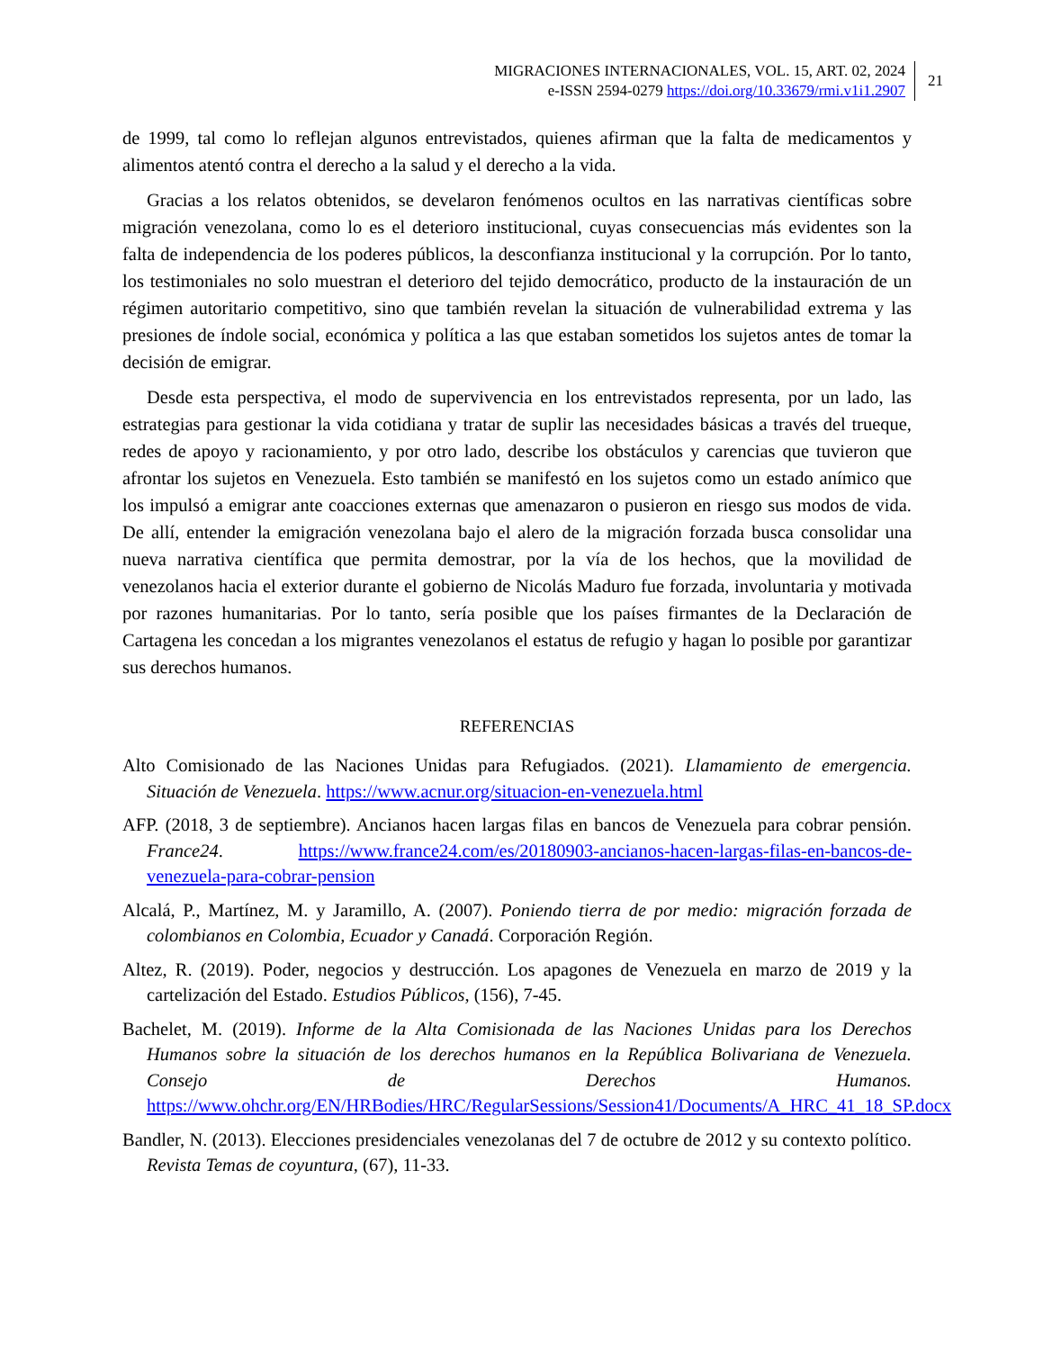MIGRACIONES INTERNACIONALES, VOL. 15, ART. 02, 2024
e-ISSN 2594-0279 https://doi.org/10.33679/rmi.v1i1.2907
21
de 1999, tal como lo reflejan algunos entrevistados, quienes afirman que la falta de medicamentos y alimentos atentó contra el derecho a la salud y el derecho a la vida.
Gracias a los relatos obtenidos, se develaron fenómenos ocultos en las narrativas científicas sobre migración venezolana, como lo es el deterioro institucional, cuyas consecuencias más evidentes son la falta de independencia de los poderes públicos, la desconfianza institucional y la corrupción. Por lo tanto, los testimoniales no solo muestran el deterioro del tejido democrático, producto de la instauración de un régimen autoritario competitivo, sino que también revelan la situación de vulnerabilidad extrema y las presiones de índole social, económica y política a las que estaban sometidos los sujetos antes de tomar la decisión de emigrar.
Desde esta perspectiva, el modo de supervivencia en los entrevistados representa, por un lado, las estrategias para gestionar la vida cotidiana y tratar de suplir las necesidades básicas a través del trueque, redes de apoyo y racionamiento, y por otro lado, describe los obstáculos y carencias que tuvieron que afrontar los sujetos en Venezuela. Esto también se manifestó en los sujetos como un estado anímico que los impulsó a emigrar ante coacciones externas que amenazaron o pusieron en riesgo sus modos de vida. De allí, entender la emigración venezolana bajo el alero de la migración forzada busca consolidar una nueva narrativa científica que permita demostrar, por la vía de los hechos, que la movilidad de venezolanos hacia el exterior durante el gobierno de Nicolás Maduro fue forzada, involuntaria y motivada por razones humanitarias. Por lo tanto, sería posible que los países firmantes de la Declaración de Cartagena les concedan a los migrantes venezolanos el estatus de refugio y hagan lo posible por garantizar sus derechos humanos.
REFERENCIAS
Alto Comisionado de las Naciones Unidas para Refugiados. (2021). Llamamiento de emergencia. Situación de Venezuela. https://www.acnur.org/situacion-en-venezuela.html
AFP. (2018, 3 de septiembre). Ancianos hacen largas filas en bancos de Venezuela para cobrar pensión. France24. https://www.france24.com/es/20180903-ancianos-hacen-largas-filas-en-bancos-de-venezuela-para-cobrar-pension
Alcalá, P., Martínez, M. y Jaramillo, A. (2007). Poniendo tierra de por medio: migración forzada de colombianos en Colombia, Ecuador y Canadá. Corporación Región.
Altez, R. (2019). Poder, negocios y destrucción. Los apagones de Venezuela en marzo de 2019 y la cartelización del Estado. Estudios Públicos, (156), 7-45.
Bachelet, M. (2019). Informe de la Alta Comisionada de las Naciones Unidas para los Derechos Humanos sobre la situación de los derechos humanos en la República Bolivariana de Venezuela. Consejo de Derechos Humanos. https://www.ohchr.org/EN/HRBodies/HRC/RegularSessions/Session41/Documents/A_HRC_41_18_SP.docx
Bandler, N. (2013). Elecciones presidenciales venezolanas del 7 de octubre de 2012 y su contexto político. Revista Temas de coyuntura, (67), 11-33.